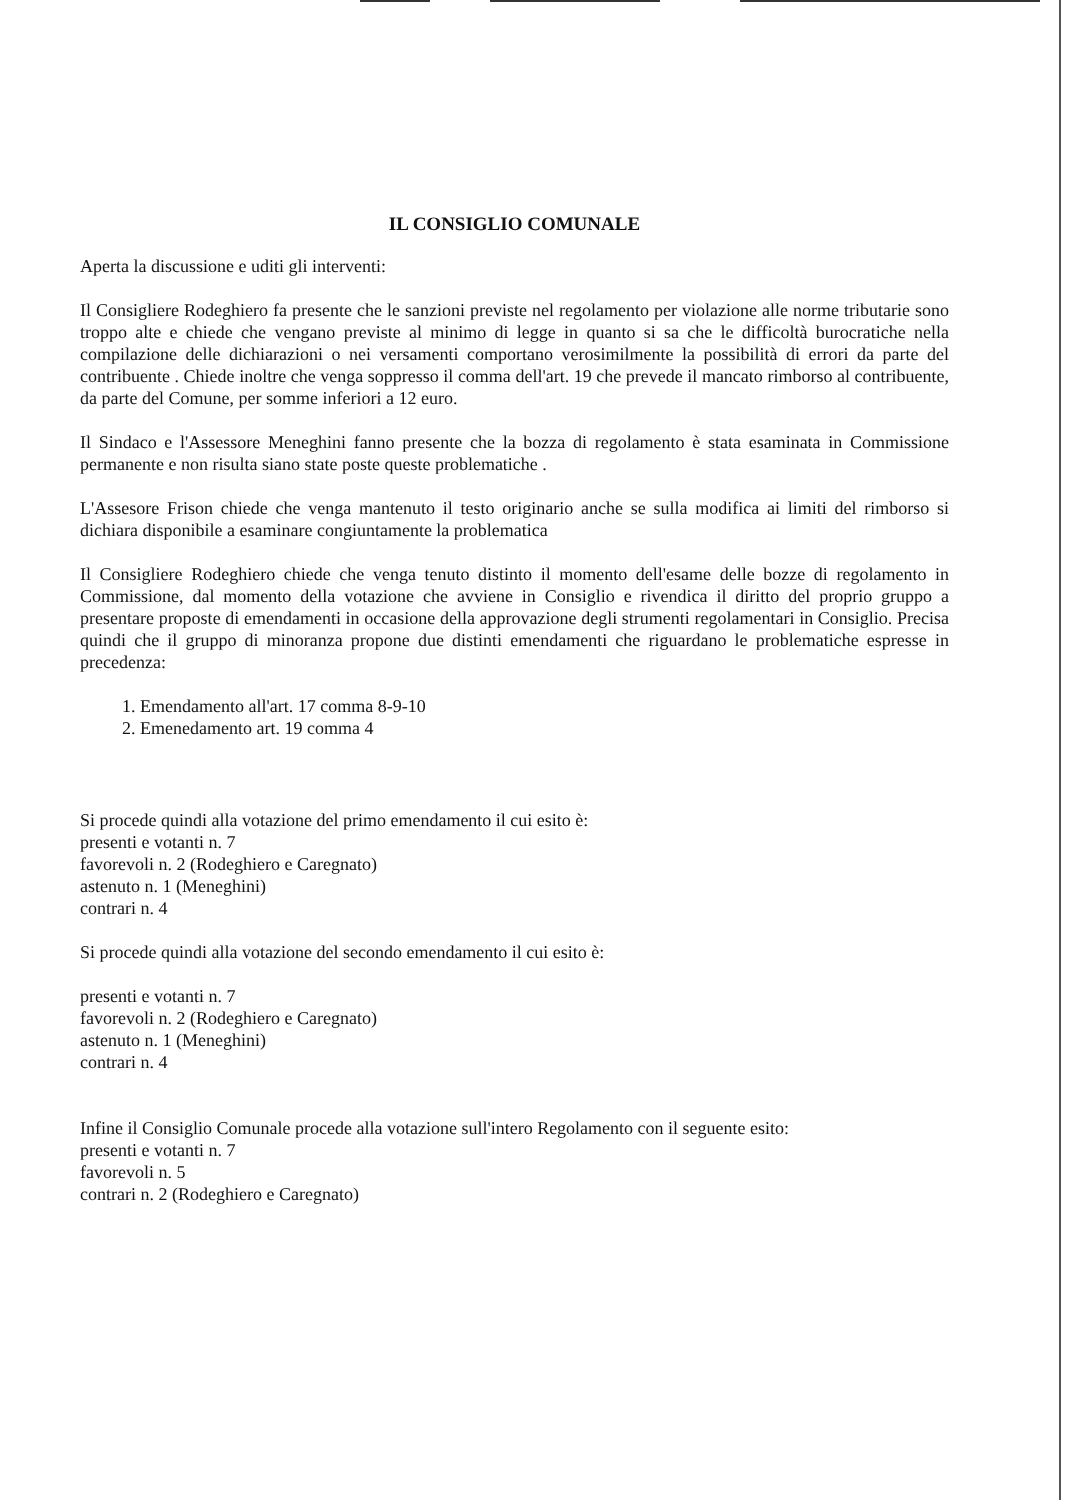IL CONSIGLIO COMUNALE
Aperta la discussione e uditi gli interventi:
Il Consigliere Rodeghiero fa presente che le sanzioni previste nel regolamento per violazione alle norme tributarie sono troppo alte e chiede che vengano previste al minimo di legge in quanto si sa che le difficoltà burocratiche nella compilazione delle dichiarazioni o nei versamenti comportano verosimilmente la possibilità di errori da parte del contribuente . Chiede inoltre che venga soppresso il comma dell'art. 19 che prevede il mancato rimborso al contribuente, da parte del Comune, per somme inferiori a 12 euro.
Il Sindaco e l'Assessore Meneghini fanno presente che la bozza di regolamento è stata esaminata in Commissione permanente e non risulta siano state poste queste problematiche .
L'Assesore Frison chiede che venga mantenuto il testo originario anche se sulla modifica ai limiti del rimborso si dichiara disponibile a esaminare congiuntamente la problematica
Il Consigliere Rodeghiero chiede che venga tenuto distinto il momento dell'esame delle bozze di regolamento in Commissione, dal momento della votazione che avviene in Consiglio e rivendica il diritto del proprio gruppo a presentare proposte di emendamenti in occasione della approvazione degli strumenti regolamentari in Consiglio. Precisa quindi che il gruppo di minoranza propone due distinti emendamenti che riguardano le problematiche espresse in precedenza:
1. Emendamento all'art. 17 comma 8-9-10
2. Emenedamento art. 19 comma 4
Si procede quindi alla votazione del primo emendamento il cui esito è:
presenti e votanti n. 7
favorevoli n. 2 (Rodeghiero e Caregnato)
astenuto n. 1 (Meneghini)
contrari n. 4
Si procede quindi alla votazione del secondo emendamento il cui esito è:
presenti e votanti n. 7
favorevoli n. 2 (Rodeghiero e Caregnato)
astenuto n. 1 (Meneghini)
contrari n. 4
Infine il Consiglio Comunale procede alla votazione sull'intero Regolamento con il seguente esito:
presenti e votanti n. 7
favorevoli n. 5
contrari n. 2 (Rodeghiero e Caregnato)